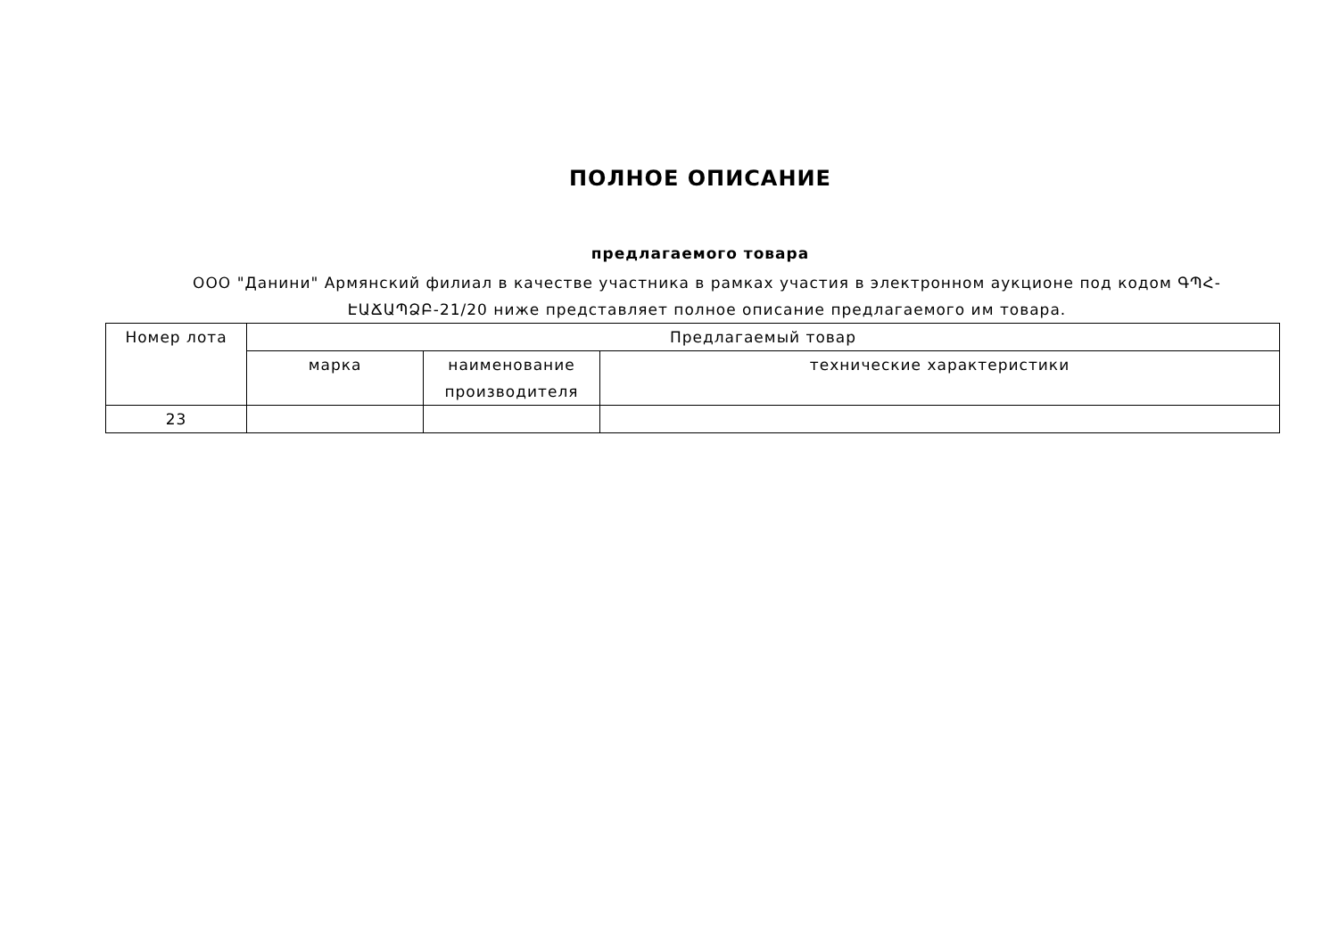ПОЛНОЕ ОПИСАНИЕ
предлагаемого товара
ООО "Данини" Армянский филиал в качестве участника в рамках участия в электронном аукционе под кодом ԳՊՀ-ԷԱՃԱՊՁԲ-21/20 ниже представляет полное описание предлагаемого им товара.
| Номер лота | Предлагаемый товар | | |
| --- | --- | --- | --- |
| | марка | наименование производителя | технические характеристики |
| 23 | | | |